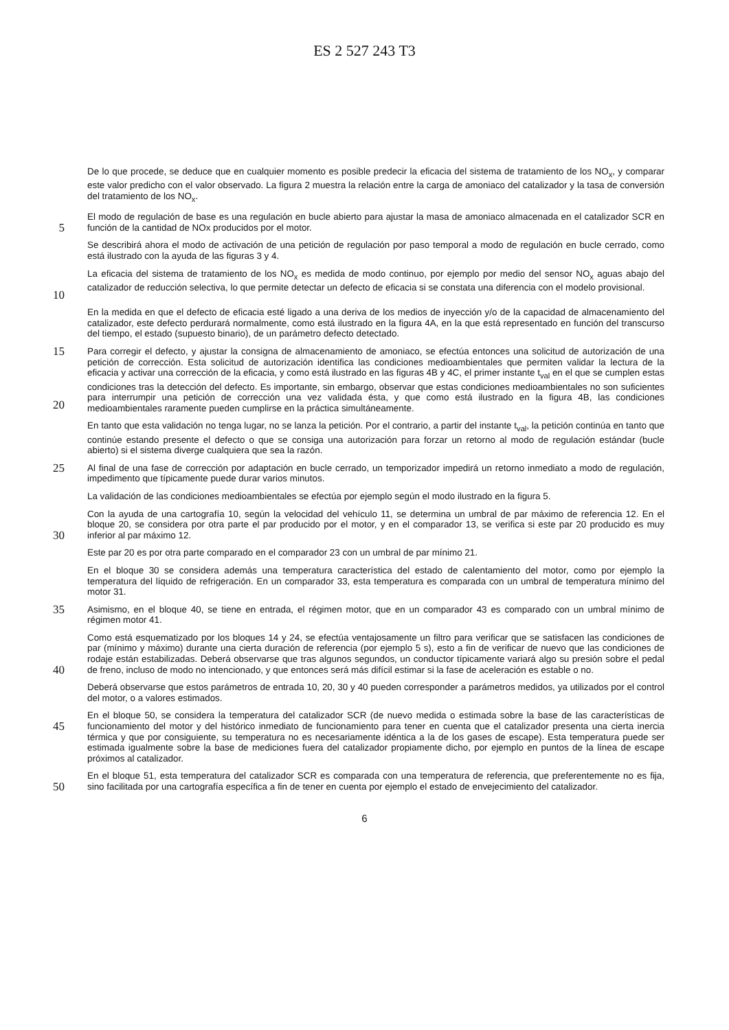ES 2 527 243 T3
De lo que procede, se deduce que en cualquier momento es posible predecir la eficacia del sistema de tratamiento de los NO<sub>x</sub>, y comparar este valor predicho con el valor observado. La figura 2 muestra la relación entre la carga de amoniaco del catalizador y la tasa de conversión del tratamiento de los NO<sub>x</sub>.
5
El modo de regulación de base es una regulación en bucle abierto para ajustar la masa de amoniaco almacenada en el catalizador SCR en función de la cantidad de NOx producidos por el motor.
Se describirá ahora el modo de activación de una petición de regulación por paso temporal a modo de regulación en bucle cerrado, como está ilustrado con la ayuda de las figuras 3 y 4.
10
La eficacia del sistema de tratamiento de los NO<sub>x</sub> es medida de modo continuo, por ejemplo por medio del sensor NO<sub>x</sub> aguas abajo del catalizador de reducción selectiva, lo que permite detectar un defecto de eficacia si se constata una diferencia con el modelo provisional.
En la medida en que el defecto de eficacia esté ligado a una deriva de los medios de inyección y/o de la capacidad de almacenamiento del catalizador, este defecto perdurará normalmente, como está ilustrado en la figura 4A, en la que está representado en función del transcurso del tiempo, el estado (supuesto binario), de un parámetro defecto detectado.
15
20
Para corregir el defecto, y ajustar la consigna de almacenamiento de amoniaco, se efectúa entonces una solicitud de autorización de una petición de corrección. Esta solicitud de autorización identifica las condiciones medioambientales que permiten validar la lectura de la eficacia y activar una corrección de la eficacia, y como está ilustrado en las figuras 4B y 4C, el primer instante t<sub>val</sub> en el que se cumplen estas condiciones tras la detección del defecto. Es importante, sin embargo, observar que estas condiciones medioambientales no son suficientes para interrumpir una petición de corrección una vez validada ésta, y que como está ilustrado en la figura 4B, las condiciones medioambientales raramente pueden cumplirse en la práctica simultáneamente.
En tanto que esta validación no tenga lugar, no se lanza la petición. Por el contrario, a partir del instante t<sub>val</sub>, la petición continúa en tanto que continúe estando presente el defecto o que se consiga una autorización para forzar un retorno al modo de regulación estándar (bucle abierto) si el sistema diverge cualquiera que sea la razón.
25
Al final de una fase de corrección por adaptación en bucle cerrado, un temporizador impedirá un retorno inmediato a modo de regulación, impedimento que típicamente puede durar varios minutos.
La validación de las condiciones medioambientales se efectúa por ejemplo según el modo ilustrado en la figura 5.
30
Con la ayuda de una cartografía 10, según la velocidad del vehículo 11, se determina un umbral de par máximo de referencia 12. En el bloque 20, se considera por otra parte el par producido por el motor, y en el comparador 13, se verifica si este par 20 producido es muy inferior al par máximo 12.
Este par 20 es por otra parte comparado en el comparador 23 con un umbral de par mínimo 21.
En el bloque 30 se considera además una temperatura característica del estado de calentamiento del motor, como por ejemplo la temperatura del líquido de refrigeración. En un comparador 33, esta temperatura es comparada con un umbral de temperatura mínimo del motor 31.
35
Asimismo, en el bloque 40, se tiene en entrada, el régimen motor, que en un comparador 43 es comparado con un umbral mínimo de régimen motor 41.
40
Como está esquematizado por los bloques 14 y 24, se efectúa ventajosamente un filtro para verificar que se satisfacen las condiciones de par (mínimo y máximo) durante una cierta duración de referencia (por ejemplo 5 s), esto a fin de verificar de nuevo que las condiciones de rodaje están estabilizadas. Deberá observarse que tras algunos segundos, un conductor típicamente variará algo su presión sobre el pedal de freno, incluso de modo no intencionado, y que entonces será más difícil estimar si la fase de aceleración es estable o no.
Deberá observarse que estos parámetros de entrada 10, 20, 30 y 40 pueden corresponder a parámetros medidos, ya utilizados por el control del motor, o a valores estimados.
45
En el bloque 50, se considera la temperatura del catalizador SCR (de nuevo medida o estimada sobre la base de las características de funcionamiento del motor y del histórico inmediato de funcionamiento para tener en cuenta que el catalizador presenta una cierta inercia térmica y que por consiguiente, su temperatura no es necesariamente idéntica a la de los gases de escape). Esta temperatura puede ser estimada igualmente sobre la base de mediciones fuera del catalizador propiamente dicho, por ejemplo en puntos de la línea de escape próximos al catalizador.
50
En el bloque 51, esta temperatura del catalizador SCR es comparada con una temperatura de referencia, que preferentemente no es fija, sino facilitada por una cartografía específica a fin de tener en cuenta por ejemplo el estado de envejecimiento del catalizador.
6